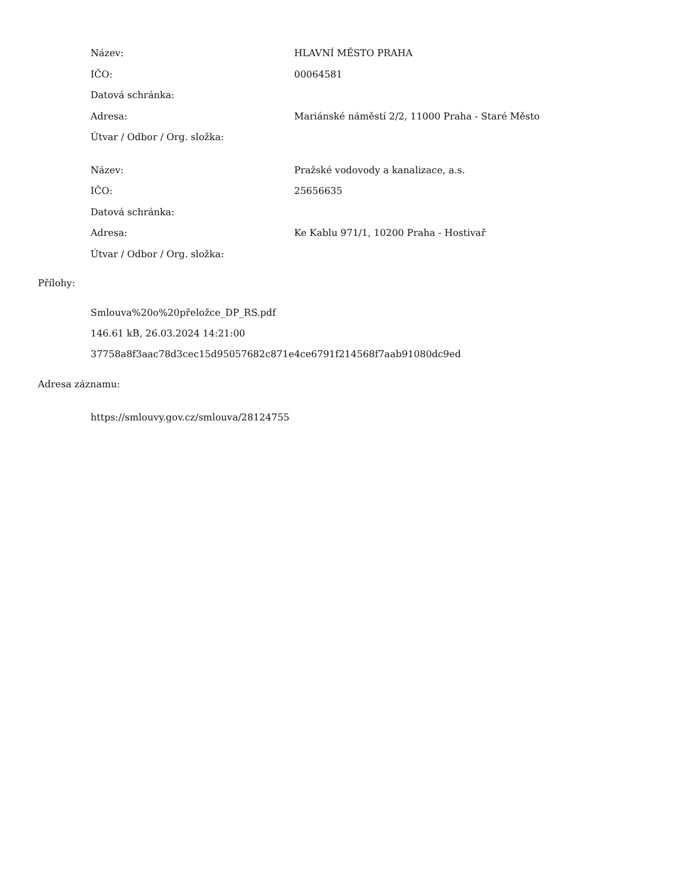| Název: | HLAVNÍ MĚSTO PRAHA |
| IČO: | 00064581 |
| Datová schránka: | |
| Adresa: | Mariánské náměstí 2/2, 11000 Praha - Staré Město |
| Útvar / Odbor / Org. složka: | |
| Název: | Pražské vodovody a kanalizace, a.s. |
| IČO: | 25656635 |
| Datová schránka: | |
| Adresa: | Ke Kablu 971/1, 10200 Praha - Hostivař |
| Útvar / Odbor / Org. složka: | |
Přílohy:
Smlouva%20o%20přeložce_DP_RS.pdf
146.61 kB, 26.03.2024 14:21:00
37758a8f3aac78d3cec15d95057682c871e4ce6791f214568f7aab91080dc9ed
Adresa záznamu:
https://smlouvy.gov.cz/smlouva/28124755